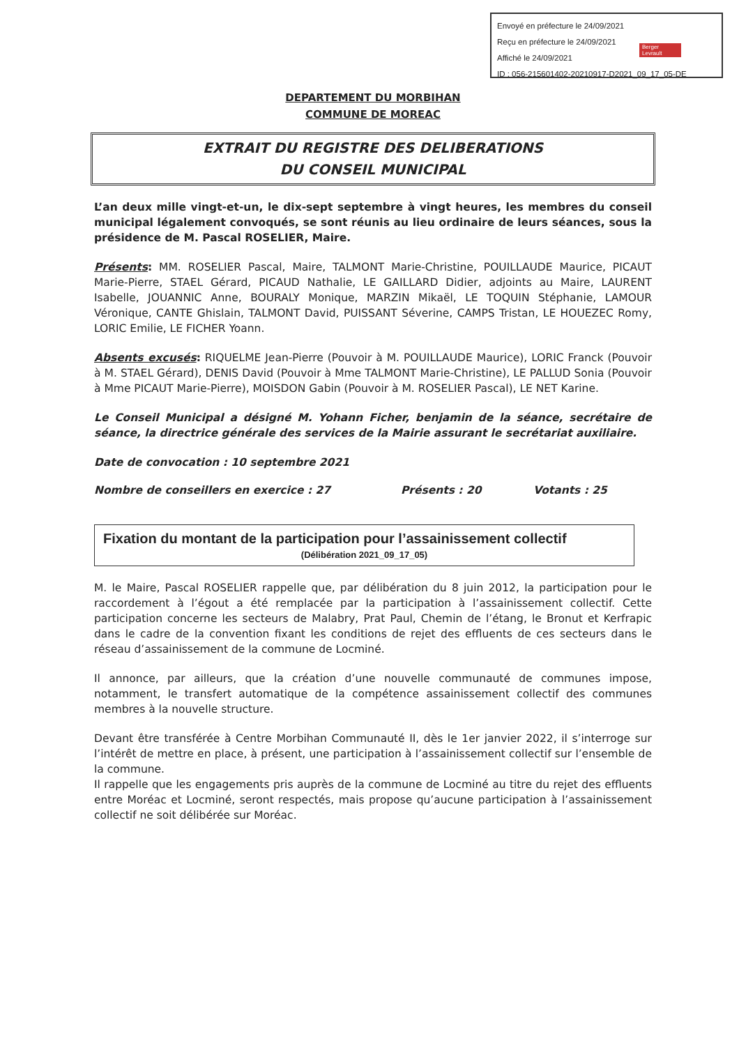Envoyé en préfecture le 24/09/2021
Reçu en préfecture le 24/09/2021
Affiché le 24/09/2021
ID : 056-215601402-20210917-D2021_09_17_05-DE
Berger Levrault
DEPARTEMENT DU MORBIHAN
COMMUNE DE MOREAC
EXTRAIT DU REGISTRE DES DELIBERATIONS
DU CONSEIL MUNICIPAL
L’an deux mille vingt-et-un, le dix-sept septembre à vingt heures, les membres du conseil municipal légalement convoqués, se sont réunis au lieu ordinaire de leurs séances, sous la présidence de M. Pascal ROSELIER, Maire.
Présents: MM. ROSELIER Pascal, Maire, TALMONT Marie-Christine, POUILLAUDE Maurice, PICAUT Marie-Pierre, STAEL Gérard, PICAUD Nathalie, LE GAILLARD Didier, adjoints au Maire, LAURENT Isabelle, JOUANNIC Anne, BOURALY Monique, MARZIN Mikaël, LE TOQUIN Stéphanie, LAMOUR Véronique, CANTE Ghislain, TALMONT David, PUISSANT Séverine, CAMPS Tristan, LE HOUEZEC Romy, LORIC Emilie, LE FICHER Yoann.
Absents excusés: RIQUELME Jean-Pierre (Pouvoir à M. POUILLAUDE Maurice), LORIC Franck (Pouvoir à M. STAEL Gérard), DENIS David (Pouvoir à Mme TALMONT Marie-Christine), LE PALLUD Sonia (Pouvoir à Mme PICAUT Marie-Pierre), MOISDON Gabin (Pouvoir à M. ROSELIER Pascal), LE NET Karine.
Le Conseil Municipal a désigné M. Yohann Ficher, benjamin de la séance, secrétaire de séance, la directrice générale des services de la Mairie assurant le secrétariat auxiliaire.
Date de convocation : 10 septembre 2021
Nombre de conseillers en exercice : 27 Présents : 20 Votants : 25
Fixation du montant de la participation pour l’assainissement collectif
(Délibération 2021_09_17_05)
M. le Maire, Pascal ROSELIER rappelle que, par délibération du 8 juin 2012, la participation pour le raccordement à l’égout a été remplacée par la participation à l’assainissement collectif. Cette participation concerne les secteurs de Malabry, Prat Paul, Chemin de l’étang, le Bronut et Kerfrapic dans le cadre de la convention fixant les conditions de rejet des effluents de ces secteurs dans le réseau d’assainissement de la commune de Locminé.
Il annonce, par ailleurs, que la création d’une nouvelle communauté de communes impose, notamment, le transfert automatique de la compétence assainissement collectif des communes membres à la nouvelle structure.
Devant être transférée à Centre Morbihan Communauté II, dès le 1er janvier 2022, il s’interroge sur l’intérêt de mettre en place, à présent, une participation à l’assainissement collectif sur l’ensemble de la commune.
Il rappelle que les engagements pris auprès de la commune de Locminé au titre du rejet des effluents entre Moréac et Locminé, seront respectés, mais propose qu’aucune participation à l’assainissement collectif ne soit délibérée sur Moréac.